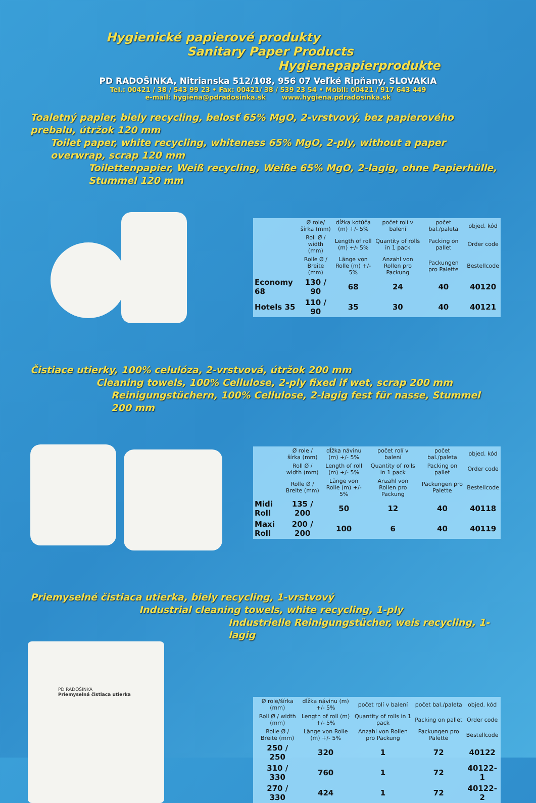Hygienické papierové produkty
Sanitary Paper Products
Hygienepapierprodukte
PD RADOŠINKA, Nitrianska 512/108, 956 07 Veľké Ripňany, SLOVAKIA
Tel.: 00421 / 38 / 543 99 23 • Fax: 00421/ 38 / 539 23 54 • Mobil: 00421 / 917 643 449
e-mail: hygiena@pdradosinka.sk www.hygiena.pdradosinka.sk
Toaletný papier, biely recycling, belosť 65% MgO, 2-vrstvový, bez papierového prebalu, útržok 120 mm
Toilet paper, white recycling, whiteness 65% MgO, 2-ply, without a paper overwrap, scrap 120 mm
Toiletten­papier, Weiß recycling, Weiße 65% MgO, 2-lagig, ohne Papierhülle, Stummel 120 mm
| | Ø role/šírka (mm) | dĺžka kotúča (m) +/- 5% | počet rolí v balení | počet bal./paleta | objed. kód |
| | Roll Ø / width (mm) | Length of roll (m) +/- 5% | Quantity of rolls in 1 pack | Packing on pallet | Order code |
| | Rolle Ø / Breite (mm) | Länge von Rolle (m) +/- 5% | Anzahl von Rollen pro Packung | Packungen pro Palette | Bestellcode |
| Economy 68 | 130 / 90 | 68 | 24 | 40 | 40120 |
| Hotels 35 | 110 / 90 | 35 | 30 | 40 | 40121 |
Čistiace utierky, 100% celulóza, 2-vrstvová, útržok 200 mm
Cleaning towels, 100% Cellulose, 2-ply fixed if wet, scrap 200 mm
Reinigungstüchern, 100% Cellulose, 2-lagig fest für nasse, Stummel 200 mm
| | Ø role / šírka (mm) | dĺžka návinu (m) +/- 5% | počet rolí v balení | počet bal./paleta | objed. kód |
| | Roll Ø / width (mm) | Length of roll (m) +/- 5% | Quantity of rolls in 1 pack | Packing on pallet | Order code |
| | Rolle Ø / Breite (mm) | Länge von Rolle (m) +/- 5% | Anzahl von Rollen pro Packung | Packungen pro Palette | Bestellcode |
| Midi Roll | 135 / 200 | 50 | 12 | 40 | 40118 |
| Maxi Roll | 200 / 200 | 100 | 6 | 40 | 40119 |
Priemyselné čistiaca utierka, biely recycling, 1-vrstvový
Industrial cleaning towels, white recycling, 1-ply
Industrielle Reinigungstücher, weis recycling, 1-lagig
PD RADOŠINKA
Priemyselná čistiaca utierka
| | Ø role/šírka (mm) | dĺžka návinu (m) +/- 5% | počet rolí v balení | počet bal./paleta | objed. kód |
| | Roll Ø / width (mm) | Length of roll (m) +/- 5% | Quantity of rolls in 1 pack | Packing on pallet | Order code |
| | Rolle Ø / Breite (mm) | Länge von Rolle (m) +/- 5% | Anzahl von Rollen pro Packung | Packungen pro Palette | Bestellcode |
| | 250 / 250 | 320 | 1 | 72 | 40122 |
| | 310 / 330 | 760 | 1 | 72 | 40122-1 |
| | 270 / 330 | 424 | 1 | 72 | 40122-2 |